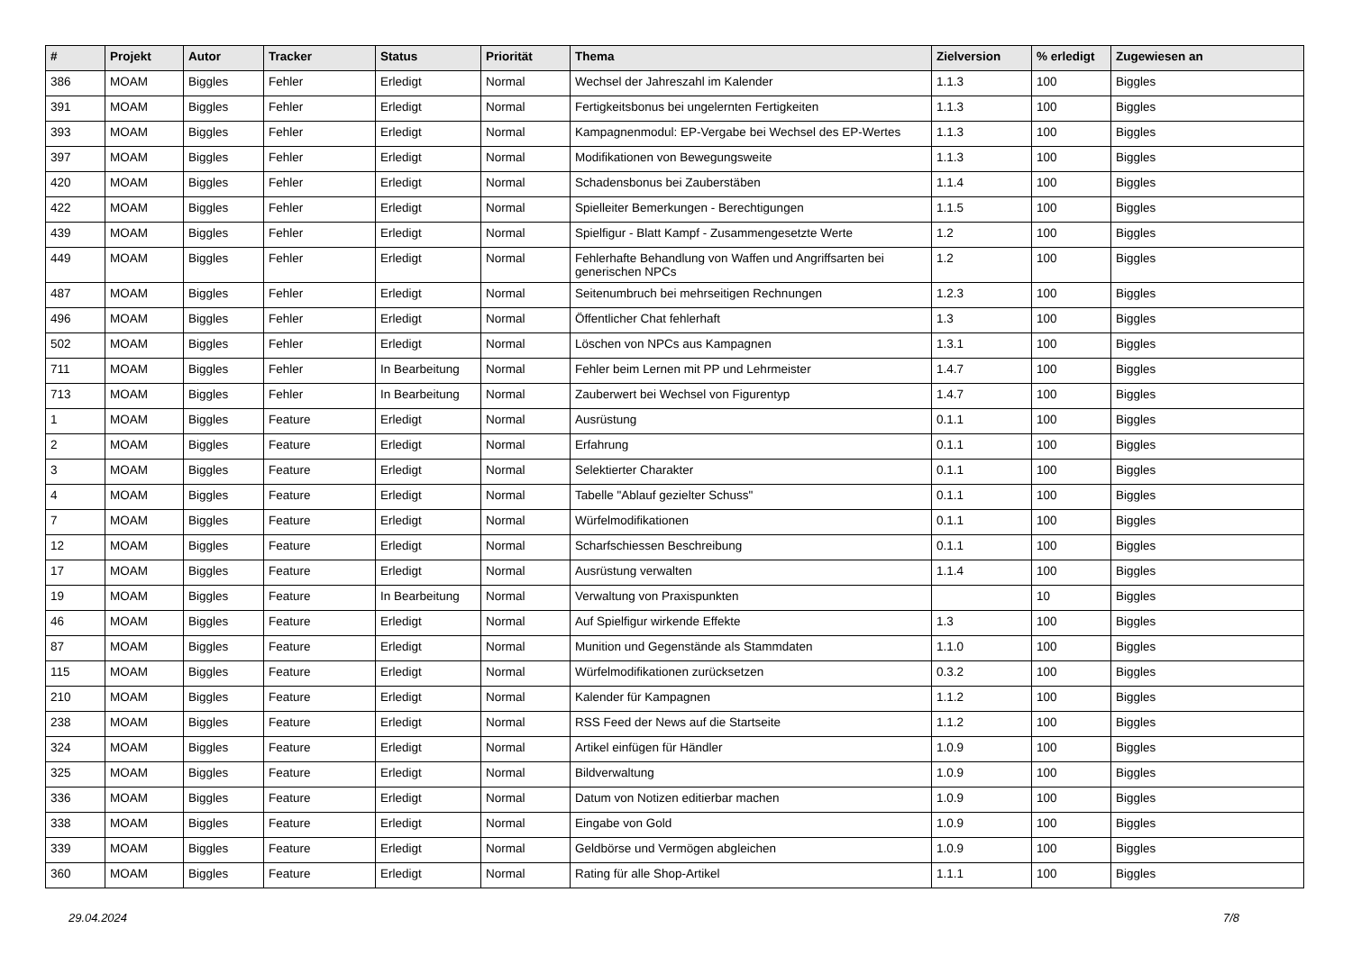| # | Projekt | Autor | Tracker | Status | Priorität | Thema | Zielversion | % erledigt | Zugewiesen an |
| --- | --- | --- | --- | --- | --- | --- | --- | --- | --- |
| 386 | MOAM | Biggles | Fehler | Erledigt | Normal | Wechsel der Jahreszahl im Kalender | 1.1.3 | 100 | Biggles |
| 391 | MOAM | Biggles | Fehler | Erledigt | Normal | Fertigkeitsbonus bei ungelernten Fertigkeiten | 1.1.3 | 100 | Biggles |
| 393 | MOAM | Biggles | Fehler | Erledigt | Normal | Kampagnenmodul: EP-Vergabe bei Wechsel des EP-Wertes | 1.1.3 | 100 | Biggles |
| 397 | MOAM | Biggles | Fehler | Erledigt | Normal | Modifikationen von Bewegungsweite | 1.1.3 | 100 | Biggles |
| 420 | MOAM | Biggles | Fehler | Erledigt | Normal | Schadensbonus bei Zauberstäben | 1.1.4 | 100 | Biggles |
| 422 | MOAM | Biggles | Fehler | Erledigt | Normal | Spielleiter Bemerkungen - Berechtigungen | 1.1.5 | 100 | Biggles |
| 439 | MOAM | Biggles | Fehler | Erledigt | Normal | Spielfigur - Blatt Kampf - Zusammengesetzte Werte | 1.2 | 100 | Biggles |
| 449 | MOAM | Biggles | Fehler | Erledigt | Normal | Fehlerhafte Behandlung von Waffen und Angriffsarten bei generischen NPCs | 1.2 | 100 | Biggles |
| 487 | MOAM | Biggles | Fehler | Erledigt | Normal | Seitenumbruch bei mehrseitigen Rechnungen | 1.2.3 | 100 | Biggles |
| 496 | MOAM | Biggles | Fehler | Erledigt | Normal | Öffentlicher Chat fehlerhaft | 1.3 | 100 | Biggles |
| 502 | MOAM | Biggles | Fehler | Erledigt | Normal | Löschen von NPCs aus Kampagnen | 1.3.1 | 100 | Biggles |
| 711 | MOAM | Biggles | Fehler | In Bearbeitung | Normal | Fehler beim Lernen mit PP und Lehrmeister | 1.4.7 | 100 | Biggles |
| 713 | MOAM | Biggles | Fehler | In Bearbeitung | Normal | Zauberwert bei Wechsel von Figurentyp | 1.4.7 | 100 | Biggles |
| 1 | MOAM | Biggles | Feature | Erledigt | Normal | Ausrüstung | 0.1.1 | 100 | Biggles |
| 2 | MOAM | Biggles | Feature | Erledigt | Normal | Erfahrung | 0.1.1 | 100 | Biggles |
| 3 | MOAM | Biggles | Feature | Erledigt | Normal | Selektierter Charakter | 0.1.1 | 100 | Biggles |
| 4 | MOAM | Biggles | Feature | Erledigt | Normal | Tabelle "Ablauf gezielter Schuss" | 0.1.1 | 100 | Biggles |
| 7 | MOAM | Biggles | Feature | Erledigt | Normal | Würfelmodifikationen | 0.1.1 | 100 | Biggles |
| 12 | MOAM | Biggles | Feature | Erledigt | Normal | Scharfschiessen Beschreibung | 0.1.1 | 100 | Biggles |
| 17 | MOAM | Biggles | Feature | Erledigt | Normal | Ausrüstung verwalten | 1.1.4 | 100 | Biggles |
| 19 | MOAM | Biggles | Feature | In Bearbeitung | Normal | Verwaltung von Praxispunkten | | 10 | Biggles |
| 46 | MOAM | Biggles | Feature | Erledigt | Normal | Auf Spielfigur wirkende Effekte | 1.3 | 100 | Biggles |
| 87 | MOAM | Biggles | Feature | Erledigt | Normal | Munition und Gegenstände als Stammdaten | 1.1.0 | 100 | Biggles |
| 115 | MOAM | Biggles | Feature | Erledigt | Normal | Würfelmodifikationen zurücksetzen | 0.3.2 | 100 | Biggles |
| 210 | MOAM | Biggles | Feature | Erledigt | Normal | Kalender für Kampagnen | 1.1.2 | 100 | Biggles |
| 238 | MOAM | Biggles | Feature | Erledigt | Normal | RSS Feed der News auf die Startseite | 1.1.2 | 100 | Biggles |
| 324 | MOAM | Biggles | Feature | Erledigt | Normal | Artikel einfügen für Händler | 1.0.9 | 100 | Biggles |
| 325 | MOAM | Biggles | Feature | Erledigt | Normal | Bildverwaltung | 1.0.9 | 100 | Biggles |
| 336 | MOAM | Biggles | Feature | Erledigt | Normal | Datum von Notizen editierbar machen | 1.0.9 | 100 | Biggles |
| 338 | MOAM | Biggles | Feature | Erledigt | Normal | Eingabe von Gold | 1.0.9 | 100 | Biggles |
| 339 | MOAM | Biggles | Feature | Erledigt | Normal | Geldbörse und Vermögen abgleichen | 1.0.9 | 100 | Biggles |
| 360 | MOAM | Biggles | Feature | Erledigt | Normal | Rating für alle Shop-Artikel | 1.1.1 | 100 | Biggles |
29.04.2024 7/8